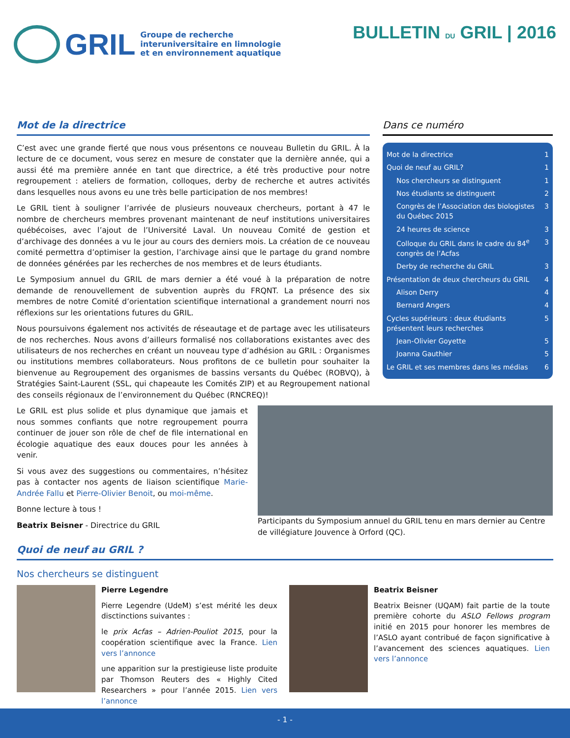GRIL
Groupe de recherche
interuniversitaire en limnologie
et en environnement aquatique
BULLETIN DU GRIL | 2016
Mot de la directrice
C’est avec une grande fierté que nous vous présentons ce nouveau Bulletin du GRIL. À la lecture de ce document, vous serez en mesure de constater que la dernière année, qui a aussi été ma première année en tant que directrice, a été très productive pour notre regroupement : ateliers de formation, colloques, derby de recherche et autres activités dans lesquelles nous avons eu une très belle participation de nos membres!
Le GRIL tient à souligner l’arrivée de plusieurs nouveaux chercheurs, portant à 47 le nombre de chercheurs membres provenant maintenant de neuf institutions universitaires québécoises, avec l’ajout de l’Université Laval. Un nouveau Comité de gestion et d’archivage des données a vu le jour au cours des derniers mois. La création de ce nouveau comité permettra d’optimiser la gestion, l’archivage ainsi que le partage du grand nombre de données générées par les recherches de nos membres et de leurs étudiants.
Le Symposium annuel du GRIL de mars dernier a été voué à la préparation de notre demande de renouvellement de subvention auprès du FRQNT. La présence des six membres de notre Comité d’orientation scientifique international a grandement nourri nos réflexions sur les orientations futures du GRIL.
Nous poursuivons également nos activités de réseautage et de partage avec les utilisateurs de nos recherches. Nous avons d’ailleurs formalisé nos collaborations existantes avec des utilisateurs de nos recherches en créant un nouveau type d’adhésion au GRIL : Organismes ou institutions membres collaborateurs. Nous profitons de ce bulletin pour souhaiter la bienvenue au Regroupement des organismes de bassins versants du Québec (ROBVQ), à Stratégies Saint-Laurent (SSL, qui chapeaute les Comités ZIP) et au Regroupement national des conseils régionaux de l’environnement du Québec (RNCREQ)!
Dans ce numéro
Mot de la directrice 1
Quoi de neuf au GRIL? 1
Nos chercheurs se distinguent 1
Nos étudiants se distinguent 2
Congrès de l’Association des biologistes du Québec 2015 3
24 heures de science 3
Colloque du GRIL dans le cadre du 84<sup>e</sup> congrès de l’Acfas 3
Derby de recherche du GRIL 3
Présentation de deux chercheurs du GRIL 4
Alison Derry 4
Bernard Angers 4
Cycles supérieurs : deux étudiants présentent leurs recherches 5
Jean-Olivier Goyette 5
Joanna Gauthier 5
Le GRIL et ses membres dans les médias 6
Le GRIL est plus solide et plus dynamique que jamais et nous sommes confiants que notre regroupement pourra continuer de jouer son rôle de chef de file international en écologie aquatique des eaux douces pour les années à venir.
Si vous avez des suggestions ou commentaires, n’hésitez pas à contacter nos agents de liaison scientifique Marie-Andrée Fallu et Pierre-Olivier Benoit, ou moi-même.
Bonne lecture à tous !
Beatrix Beisner - Directrice du GRIL
Participants du Symposium annuel du GRIL tenu en mars dernier au Centre de villégiature Jouvence à Orford (QC).
Quoi de neuf au GRIL ?
Nos chercheurs se distinguent
Pierre Legendre
Pierre Legendre (UdeM) s’est mérité les deux disctinctions suivantes :
le prix Acfas – Adrien-Pouliot 2015, pour la coopération scientifique avec la France. Lien vers l’annonce
une apparition sur la prestigieuse liste produite par Thomson Reuters des « Highly Cited Researchers » pour l’année 2015. Lien vers l’annonce
Beatrix Beisner
Beatrix Beisner (UQAM) fait partie de la toute première cohorte du ASLO Fellows program initié en 2015 pour honorer les membres de l’ASLO ayant contribué de façon significative à l’avancement des sciences aquatiques. Lien vers l’annonce
- 1 -